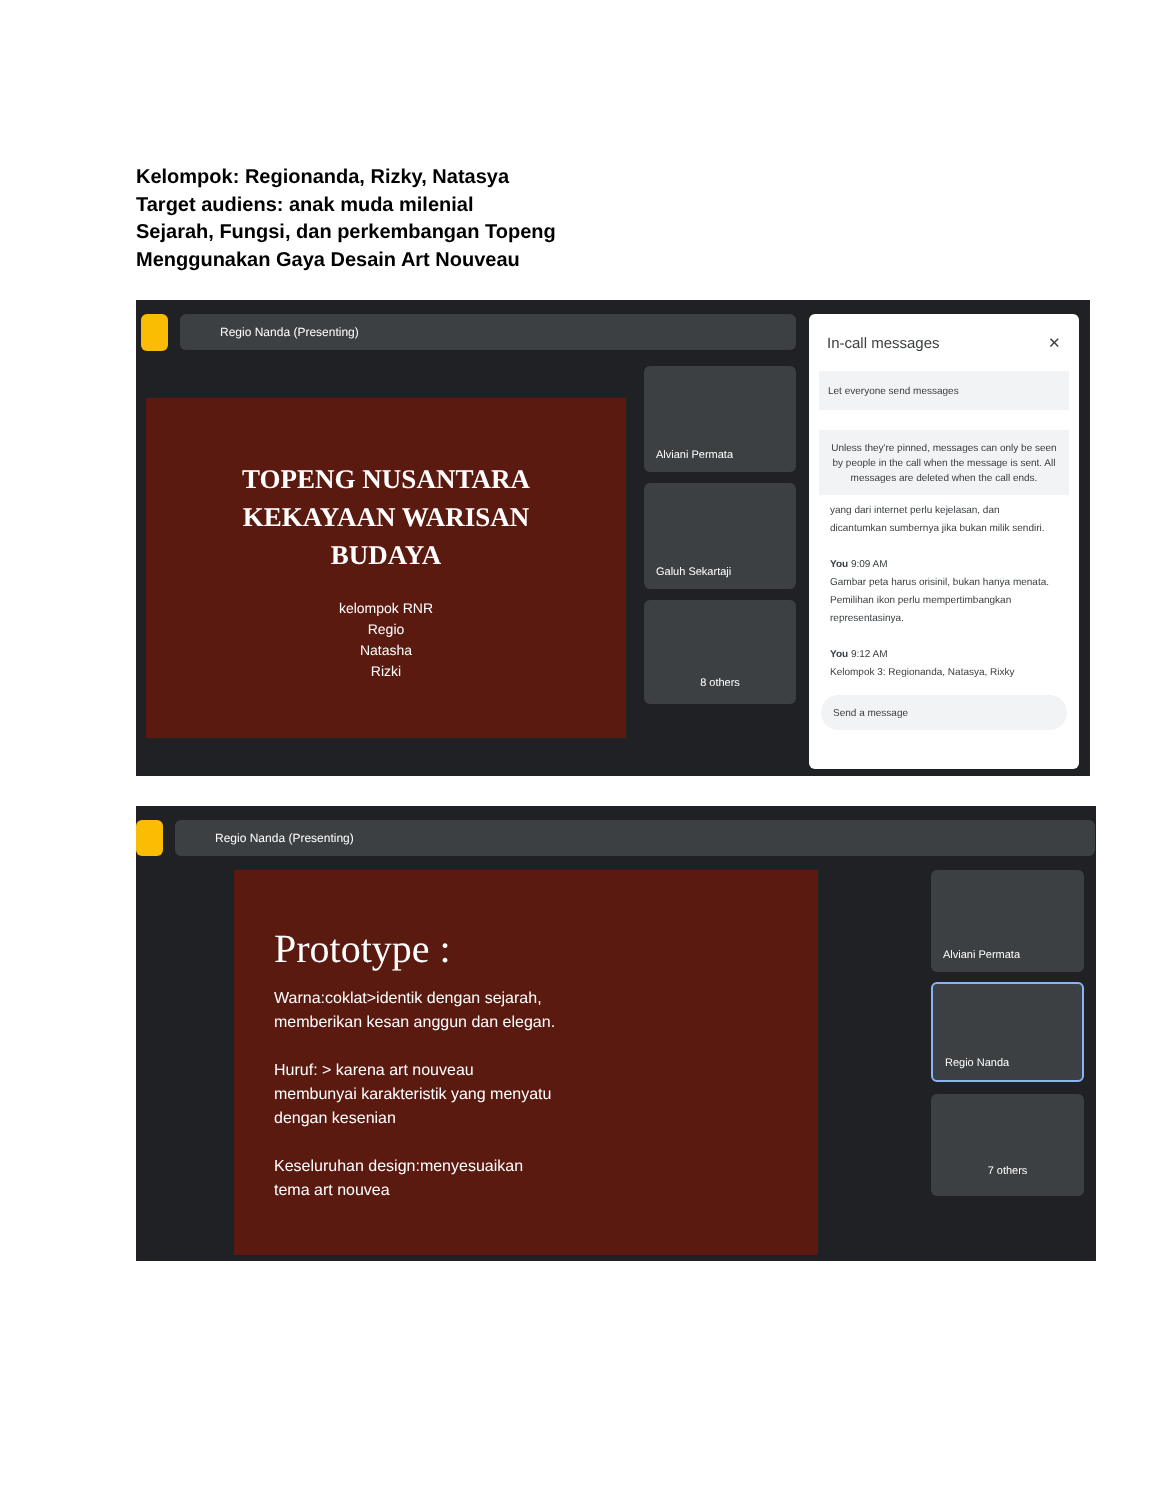Kelompok: Regionanda, Rizky, Natasya
Target audiens: anak muda milenial
Sejarah, Fungsi, dan perkembangan Topeng
Menggunakan Gaya Desain Art Nouveau
Regio Nanda (Presenting)
TOPENG NUSANTARA
KEKAYAAN WARISAN
BUDAYA
kelompok RNR
Regio
Natasha
Rizki
Alviani Permata
Galuh Sekartaji
8 others
In-call messages ✕
Let everyone send messages
Unless they're pinned, messages can only be seen by people in the call when the message is sent. All messages are deleted when the call ends.
yang dari internet perlu kejelasan, dan dicantumkan sumbernya jika bukan milik sendiri.
You 9:09 AM
Gambar peta harus orisinil, bukan hanya menata. Pemilihan ikon perlu mempertimbangkan representasinya.
You 9:12 AM
Kelompok 3: Regionanda, Natasya, Rixky
Send a message
Regio Nanda (Presenting)
Prototype :
Warna:coklat>identik dengan sejarah,
memberikan kesan anggun dan elegan.
Huruf: > karena art nouveau
membunyai karakteristik yang menyatu
dengan kesenian
Keseluruhan design:menyesuaikan
tema art nouvea
Alviani Permata
Regio Nanda
7 others